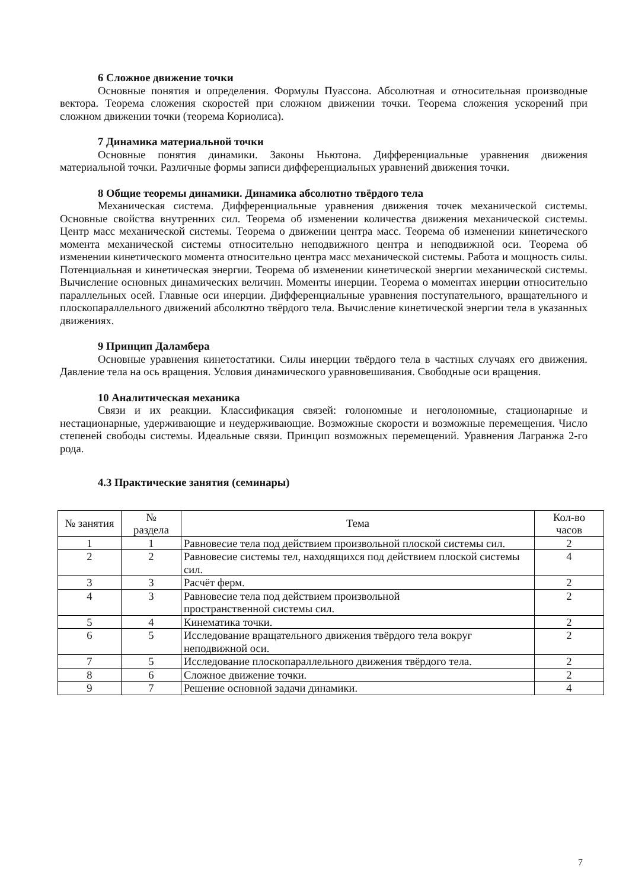6 Сложное движение точки
Основные понятия и определения. Формулы Пуассона. Абсолютная и относительная производные вектора. Теорема сложения скоростей при сложном движении точки. Теорема сложения ускорений при сложном движении точки (теорема Кориолиса).
7 Динамика материальной точки
Основные понятия динамики. Законы Ньютона. Дифференциальные уравнения движения материальной точки. Различные формы записи дифференциальных уравнений движения точки.
8 Общие теоремы динамики. Динамика абсолютно твёрдого тела
Механическая система. Дифференциальные уравнения движения точек механической системы. Основные свойства внутренних сил. Теорема об изменении количества движения механической системы. Центр масс механической системы. Теорема о движении центра масс. Теорема об изменении кинетического момента механической системы относительно неподвижного центра и неподвижной оси. Теорема об изменении кинетического момента относительно центра масс механической системы. Работа и мощность силы. Потенциальная и кинетическая энергии. Теорема об изменении кинетической энергии механической системы. Вычисление основных динамических величин. Моменты инерции. Теорема о моментах инерции относительно параллельных осей. Главные оси инерции. Дифференциальные уравнения поступательного, вращательного и плоскопараллельного движений абсолютно твёрдого тела. Вычисление кинетической энергии тела в указанных движениях.
9 Принцип Даламбера
Основные уравнения кинетостатики. Силы инерции твёрдого тела в частных случаях его движения. Давление тела на ось вращения. Условия динамического уравновешивания. Свободные оси вращения.
10 Аналитическая механика
Связи и их реакции. Классификация связей: голономные и неголономные, стационарные и нестационарные, удерживающие и неудерживающие. Возможные скорости и возможные перемещения. Число степеней свободы системы. Идеальные связи. Принцип возможных перемещений. Уравнения Лагранжа 2-го рода.
4.3 Практические занятия (семинары)
| № занятия | № раздела | Тема | Кол-во часов |
| --- | --- | --- | --- |
| 1 | 1 | Равновесие тела под действием произвольной плоской системы сил. | 2 |
| 2 | 2 | Равновесие системы тел, находящихся под действием плоской системы сил. | 4 |
| 3 | 3 | Расчёт ферм. | 2 |
| 4 | 3 | Равновесие тела под действием произвольной пространственной системы сил. | 2 |
| 5 | 4 | Кинематика точки. | 2 |
| 6 | 5 | Исследование вращательного движения твёрдого тела вокруг неподвижной оси. | 2 |
| 7 | 5 | Исследование плоскопараллельного движения твёрдого тела. | 2 |
| 8 | 6 | Сложное движение точки. | 2 |
| 9 | 7 | Решение основной задачи динамики. | 4 |
7